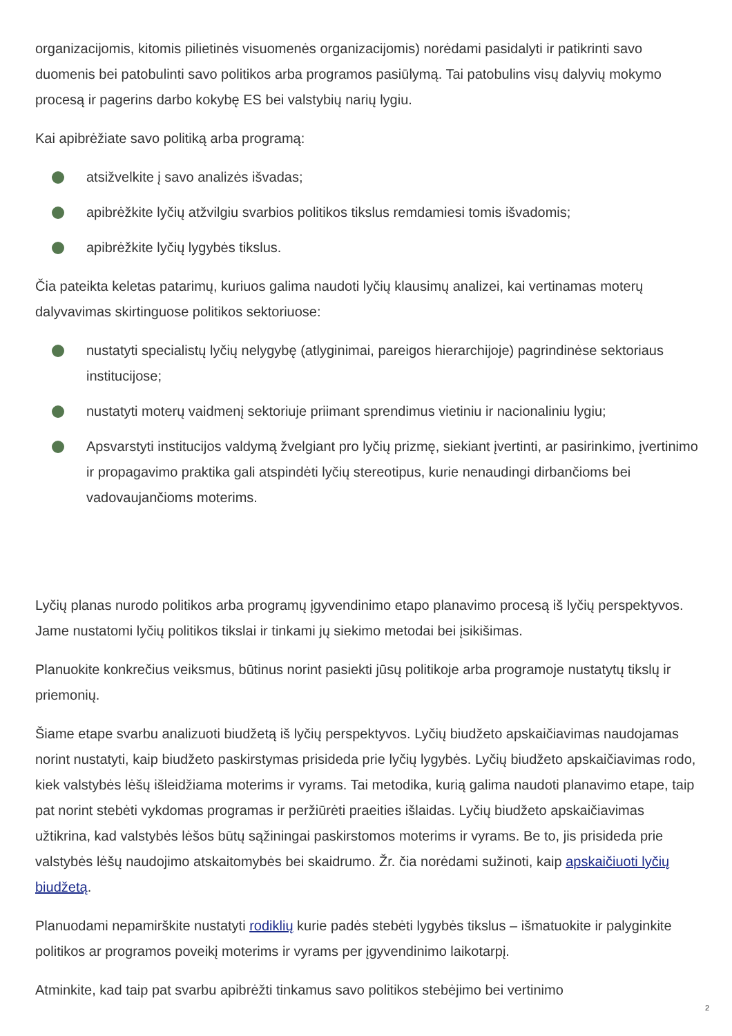organizacijomis, kitomis pilietinės visuomenės organizacijomis) norėdami pasidalyti ir patikrinti savo duomenis bei patobulinti savo politikos arba programos pasiūlymą. Tai patobulins visų dalyvių mokymo procesą ir pagerins darbo kokybę ES bei valstybių narių lygiu.
Kai apibrėžiate savo politiką arba programą:
atsižvelkite į savo analizės išvadas;
apibrėžkite lyčių atžvilgiu svarbios politikos tikslus remdamiesi tomis išvadomis;
apibrėžkite lyčių lygybės tikslus.
Čia pateikta keletas patarimų, kuriuos galima naudoti lyčių klausimų analizei, kai vertinamas moterų dalyvavimas skirtinguose politikos sektoriuose:
nustatyti specialistų lyčių nelygybę (atlyginimai, pareigos hierarchijoje) pagrindinėse sektoriaus institucijose;
nustatyti moterų vaidmenį sektoriuje priimant sprendimus vietiniu ir nacionaliniu lygiu;
Apsvarstyti institucijos valdymą žvelgiant pro lyčių prizmę, siekiant įvertinti, ar pasirinkimo, įvertinimo ir propagavimo praktika gali atspindėti lyčių stereotipus, kurie nenaudingi dirbančioms bei vadovaujančioms moterims.
Lyčių planas nurodo politikos arba programų įgyvendinimo etapo planavimo procesą iš lyčių perspektyvos. Jame nustatomi lyčių politikos tikslai ir tinkami jų siekimo metodai bei įsikišimas.
Planuokite konkrečius veiksmus, būtinus norint pasiekti jūsų politikoje arba programoje nustatytų tikslų ir priemonių.
Šiame etape svarbu analizuoti biudžetą iš lyčių perspektyvos. Lyčių biudžeto apskaičiavimas naudojamas norint nustatyti, kaip biudžeto paskirstymas prisideda prie lyčių lygybės. Lyčių biudžeto apskaičiavimas rodo, kiek valstybės lėšų išleidžiama moterims ir vyrams. Tai metodika, kurią galima naudoti planavimo etape, taip pat norint stebėti vykdomas programas ir peržiūrėti praeities išlaidas. Lyčių biudžeto apskaičiavimas užtikrina, kad valstybės lėšos būtų sąžiningai paskirstomos moterims ir vyrams. Be to, jis prisideda prie valstybės lėšų naudojimo atskaitomybės bei skaidrumo. Žr. čia norėdami sužinoti, kaip apskaičiuoti lyčių biudžetą.
Planuodami nepamirškite nustatyti rodiklių kurie padės stebėti lygybės tikslus – išmatuokite ir palyginkite politikos ar programos poveikį moterims ir vyrams per įgyvendinimo laikotarpį.
Atminkite, kad taip pat svarbu apibrėžti tinkamus savo politikos stebėjimo bei vertinimo
2